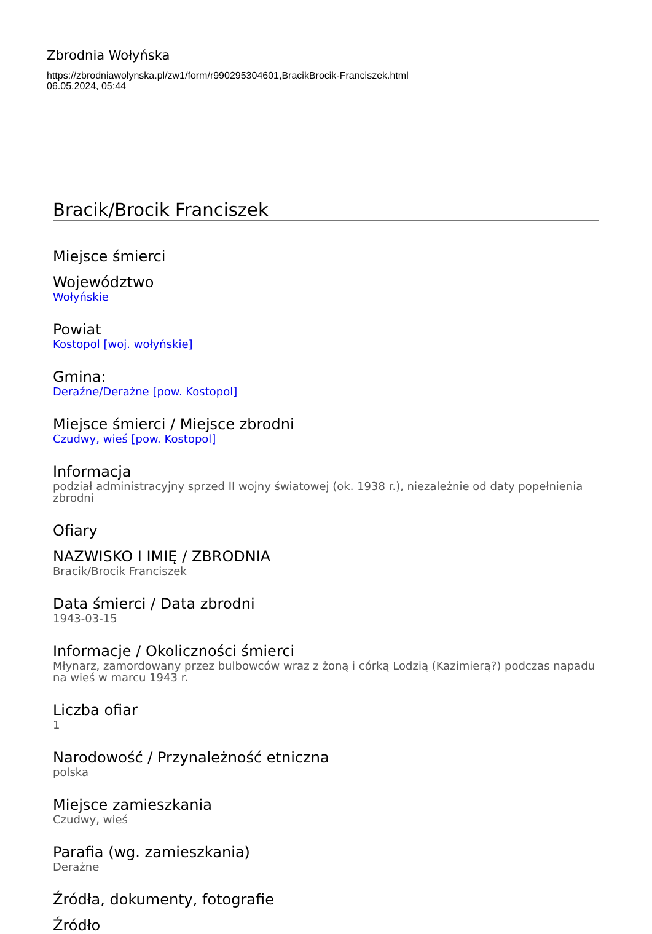Zbrodnia Wołyńska
https://zbrodniawolynska.pl/zw1/form/r990295304601,BracikBrocik-Franciszek.html
06.05.2024, 05:44
Bracik/Brocik Franciszek
Miejsce śmierci
Województwo
Wołyńskie
Powiat
Kostopol [woj. wołyńskie]
Gmina:
Deraźne/Derażne [pow. Kostopol]
Miejsce śmierci / Miejsce zbrodni
Czudwy, wieś [pow. Kostopol]
Informacja
podział administracyjny sprzed II wojny światowej (ok. 1938 r.), niezależnie od daty popełnienia zbrodni
Ofiary
NAZWISKO I IMIĘ / ZBRODNIA
Bracik/Brocik Franciszek
Data śmierci / Data zbrodni
1943-03-15
Informacje / Okoliczności śmierci
Młynarz, zamordowany przez bulbowców wraz z żoną i córką Lodzią (Kazimierą?) podczas napadu na wieś w marcu 1943 r.
Liczba ofiar
1
Narodowość / Przynależność etniczna
polska
Miejsce zamieszkania
Czudwy, wieś
Parafia (wg. zamieszkania)
Derażne
Źródła, dokumenty, fotografie
Źródło